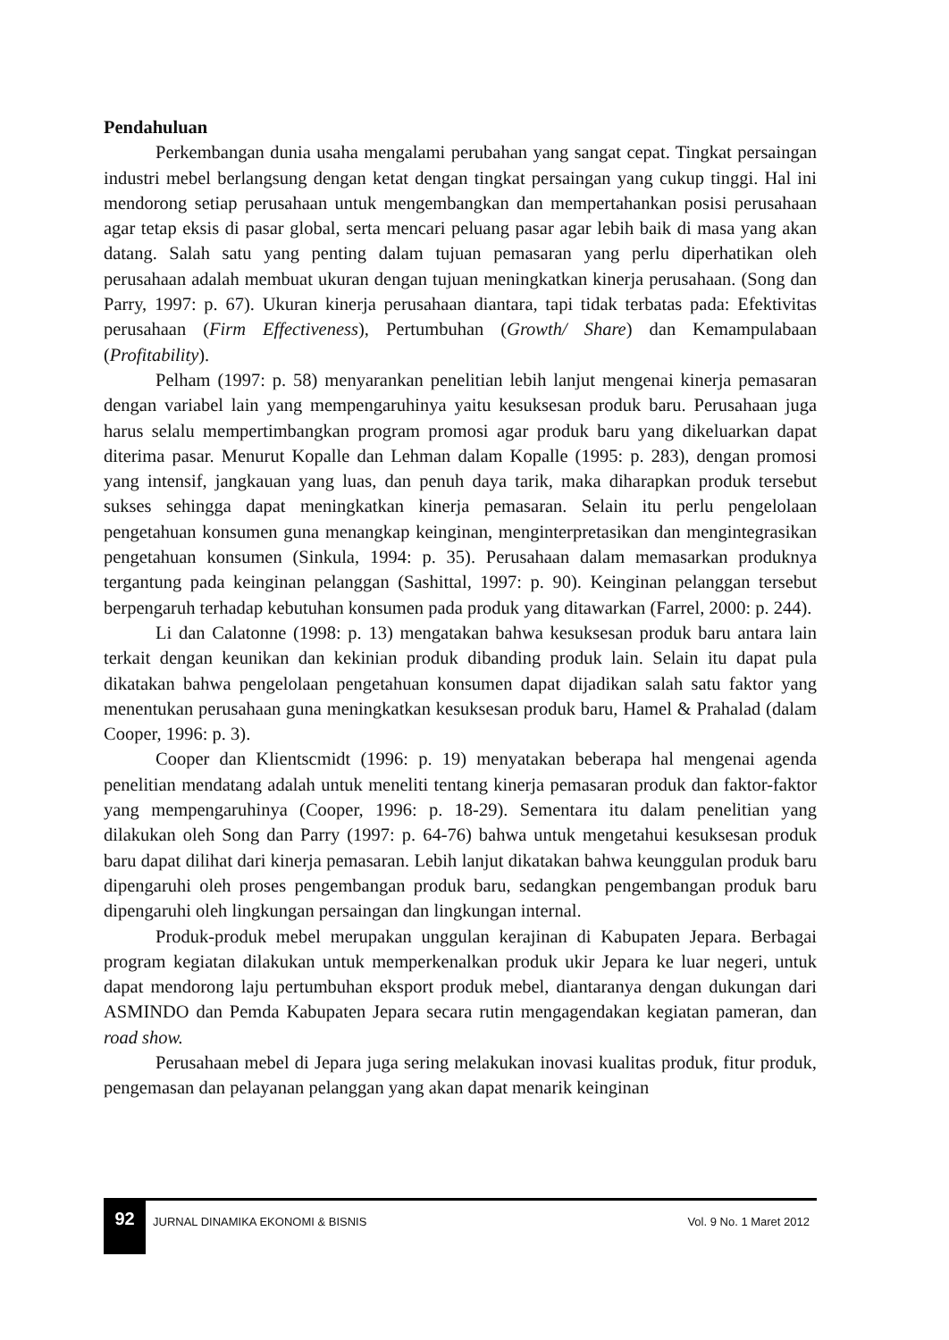Pendahuluan
Perkembangan dunia usaha mengalami perubahan yang sangat cepat. Tingkat persaingan industri mebel berlangsung dengan ketat dengan tingkat persaingan yang cukup tinggi. Hal ini mendorong setiap perusahaan untuk mengembangkan dan mempertahankan posisi perusahaan agar tetap eksis di pasar global, serta mencari peluang pasar agar lebih baik di masa yang akan datang. Salah satu yang penting dalam tujuan pemasaran yang perlu diperhatikan oleh perusahaan adalah membuat ukuran dengan tujuan meningkatkan kinerja perusahaan. (Song dan Parry, 1997: p. 67). Ukuran kinerja perusahaan diantara, tapi tidak terbatas pada: Efektivitas perusahaan (Firm Effectiveness), Pertumbuhan (Growth/ Share) dan Kemampulabaan (Profitability).
Pelham (1997: p. 58) menyarankan penelitian lebih lanjut mengenai kinerja pemasaran dengan variabel lain yang mempengaruhinya yaitu kesuksesan produk baru. Perusahaan juga harus selalu mempertimbangkan program promosi agar produk baru yang dikeluarkan dapat diterima pasar. Menurut Kopalle dan Lehman dalam Kopalle (1995: p. 283), dengan promosi yang intensif, jangkauan yang luas, dan penuh daya tarik, maka diharapkan produk tersebut sukses sehingga dapat meningkatkan kinerja pemasaran. Selain itu perlu pengelolaan pengetahuan konsumen guna menangkap keinginan, menginterpretasikan dan mengintegrasikan pengetahuan konsumen (Sinkula, 1994: p. 35). Perusahaan dalam memasarkan produknya tergantung pada keinginan pelanggan (Sashittal, 1997: p. 90). Keinginan pelanggan tersebut berpengaruh terhadap kebutuhan konsumen pada produk yang ditawarkan (Farrel, 2000: p. 244).
Li dan Calatonne (1998: p. 13) mengatakan bahwa kesuksesan produk baru antara lain terkait dengan keunikan dan kekinian produk dibanding produk lain. Selain itu dapat pula dikatakan bahwa pengelolaan pengetahuan konsumen dapat dijadikan salah satu faktor yang menentukan perusahaan guna meningkatkan kesuksesan produk baru, Hamel & Prahalad (dalam Cooper, 1996: p. 3).
Cooper dan Klientscmidt (1996: p. 19) menyatakan beberapa hal mengenai agenda penelitian mendatang adalah untuk meneliti tentang kinerja pemasaran produk dan faktor-faktor yang mempengaruhinya (Cooper, 1996: p. 18-29). Sementara itu dalam penelitian yang dilakukan oleh Song dan Parry (1997: p. 64-76) bahwa untuk mengetahui kesuksesan produk baru dapat dilihat dari kinerja pemasaran. Lebih lanjut dikatakan bahwa keunggulan produk baru dipengaruhi oleh proses pengembangan produk baru, sedangkan pengembangan produk baru dipengaruhi oleh lingkungan persaingan dan lingkungan internal.
Produk-produk mebel merupakan unggulan kerajinan di Kabupaten Jepara. Berbagai program kegiatan dilakukan untuk memperkenalkan produk ukir Jepara ke luar negeri, untuk dapat mendorong laju pertumbuhan eksport produk mebel, diantaranya dengan dukungan dari ASMINDO dan Pemda Kabupaten Jepara secara rutin mengagendakan kegiatan pameran, dan road show.
Perusahaan mebel di Jepara juga sering melakukan inovasi kualitas produk, fitur produk, pengemasan dan pelayanan pelanggan yang akan dapat menarik keinginan
92
JURNAL DINAMIKA EKONOMI & BISNIS
Vol. 9 No. 1 Maret 2012